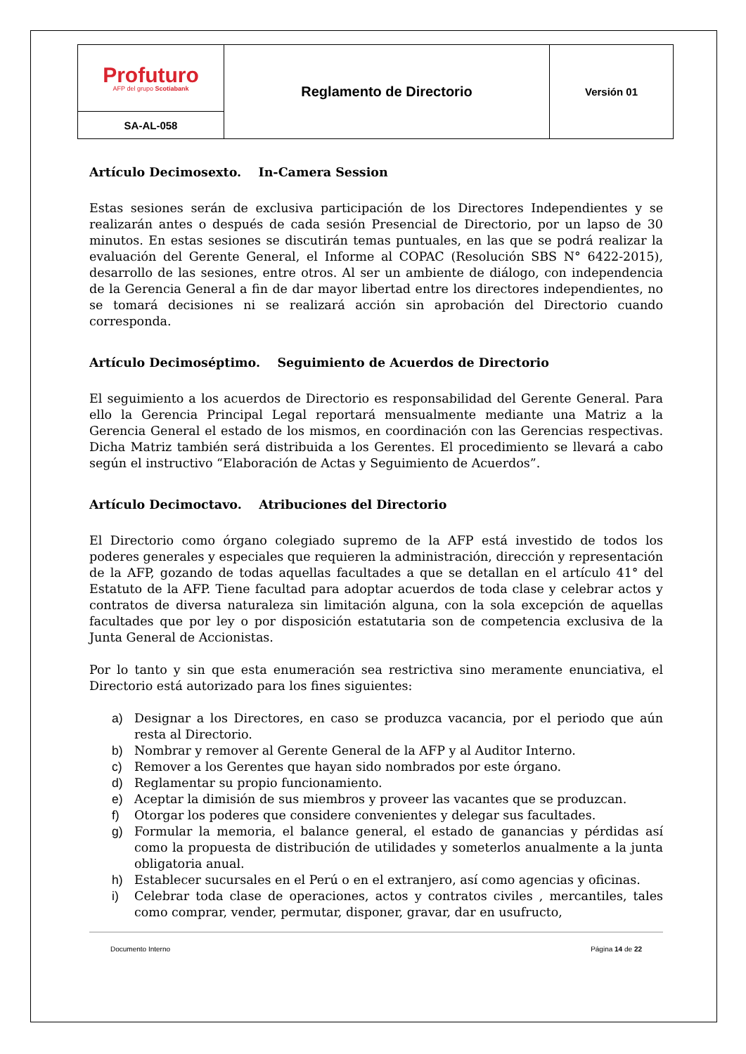| Profuturo AFP del grupo Scotiabank | Reglamento de Directorio | Versión 01 |
| SA-AL-058 | | |
Artículo Decimosexto. In-Camera Session
Estas sesiones serán de exclusiva participación de los Directores Independientes y se realizarán antes o después de cada sesión Presencial de Directorio, por un lapso de 30 minutos. En estas sesiones se discutirán temas puntuales, en las que se podrá realizar la evaluación del Gerente General, el Informe al COPAC (Resolución SBS N° 6422-2015), desarrollo de las sesiones, entre otros. Al ser un ambiente de diálogo, con independencia de la Gerencia General a fin de dar mayor libertad entre los directores independientes, no se tomará decisiones ni se realizará acción sin aprobación del Directorio cuando corresponda.
Artículo Decimoséptimo. Seguimiento de Acuerdos de Directorio
El seguimiento a los acuerdos de Directorio es responsabilidad del Gerente General. Para ello la Gerencia Principal Legal reportará mensualmente mediante una Matriz a la Gerencia General el estado de los mismos, en coordinación con las Gerencias respectivas. Dicha Matriz también será distribuida a los Gerentes. El procedimiento se llevará a cabo según el instructivo “Elaboración de Actas y Seguimiento de Acuerdos”.
Artículo Decimoctavo. Atribuciones del Directorio
El Directorio como órgano colegiado supremo de la AFP está investido de todos los poderes generales y especiales que requieren la administración, dirección y representación de la AFP, gozando de todas aquellas facultades a que se detallan en el artículo 41° del Estatuto de la AFP. Tiene facultad para adoptar acuerdos de toda clase y celebrar actos y contratos de diversa naturaleza sin limitación alguna, con la sola excepción de aquellas facultades que por ley o por disposición estatutaria son de competencia exclusiva de la Junta General de Accionistas.
Por lo tanto y sin que esta enumeración sea restrictiva sino meramente enunciativa, el Directorio está autorizado para los fines siguientes:
a) Designar a los Directores, en caso se produzca vacancia, por el periodo que aún resta al Directorio.
b) Nombrar y remover al Gerente General de la AFP y al Auditor Interno.
c) Remover a los Gerentes que hayan sido nombrados por este órgano.
d) Reglamentar su propio funcionamiento.
e) Aceptar la dimisión de sus miembros y proveer las vacantes que se produzcan.
f) Otorgar los poderes que considere convenientes y delegar sus facultades.
g) Formular la memoria, el balance general, el estado de ganancias y pérdidas así como la propuesta de distribución de utilidades y someterlos anualmente a la junta obligatoria anual.
h) Establecer sucursales en el Perú o en el extranjero, así como agencias y oficinas.
i) Celebrar toda clase de operaciones, actos y contratos civiles , mercantiles, tales como comprar, vender, permutar, disponer, gravar, dar en usufructo,
Documento Interno Página 14 de 22